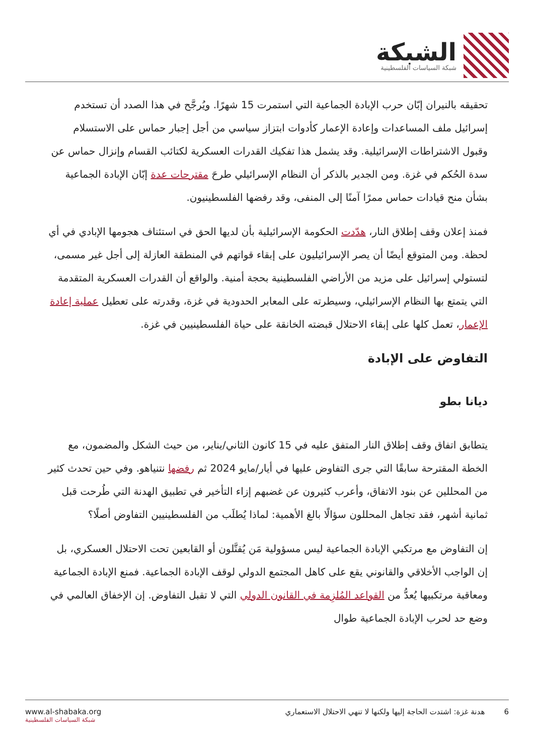الشبكة
شبكة السياسات الفلسطينية
تحقيقه بالنيران إبّان حرب الإبادة الجماعية التي استمرت 15 شهرًا. ويُرجَّح في هذا الصدد أن تستخدم إسرائيل ملف المساعدات وإعادة الإعمار كأدوات ابتزاز سياسي من أجل إجبار حماس على الاستسلام وقبول الاشتراطات الإسرائيلية. وقد يشمل هذا تفكيك القدرات العسكرية لكتائب القسام وإنزال حماس عن سدة الحُكم في غزة. ومن الجدير بالذكر أن النظام الإسرائيلي طرحَ مقترحات عدة إبّان الإبادة الجماعية بشأن منح قيادات حماس ممرًا آمنًا إلى المنفى، وقد رفضها الفلسطينيون.
فمنذ إعلان وقف إطلاق النار، هدّدت الحكومة الإسرائيلية بأن لديها الحق في استئناف هجومها الإبادي في أي لحظة. ومن المتوقع أيضًا أن يصر الإسرائيليون على إبقاء قواتهم في المنطقة العازلة إلى أجل غير مسمى، لتستولي إسرائيل على مزيد من الأراضي الفلسطينية بحجة أمنية. والواقع أن القدرات العسكرية المتقدمة التي يتمتع بها النظام الإسرائيلي، وسيطرته على المعابر الحدودية في غزة، وقدرته على تعطيل عملية إعادة الإعمار، تعمل كلها على إبقاء الاحتلال قبضته الخانقة على حياة الفلسطينيين في غزة.
التفاوض على الإبادة
ديانا بطو
يتطابق اتفاق وقف إطلاق النار المتفق عليه في 15 كانون الثاني/يناير، من حيث الشكل والمضمون، مع الخطة المقترحة سابقًا التي جرى التفاوض عليها في أيار/مايو 2024 ثم رفضها نتنياهو. وفي حين تحدث كثير من المحللين عن بنود الاتفاق، وأعرب كثيرون عن غضبهم إزاء التأخير في تطبيق الهدنة التي طُرحت قبل ثمانية أشهر، فقد تجاهل المحللون سؤالًا بالغ الأهمية: لماذا يُطلَب من الفلسطينيين التفاوض أصلًا؟
إن التفاوض مع مرتكبي الإبادة الجماعية ليس مسؤولية مَن يُقتَّلون أو القابعين تحت الاحتلال العسكري، بل إن الواجب الأخلاقي والقانوني يقع على كاهل المجتمع الدولي لوقف الإبادة الجماعية. فمنع الإبادة الجماعية ومعاقبة مرتكبيها يُعدُّ من القواعد المُلزِمة في القانون الدولي التي لا تقبل التفاوض. إن الإخفاق العالمي في وضع حد لحرب الإبادة الجماعية طوال
www.al-shabaka.org
شبكة السياسات الفلسطينية
6 هدنة غزة: اشتدت الحاجة إليها ولكنها لا تنهي الاحتلال الاستعماري